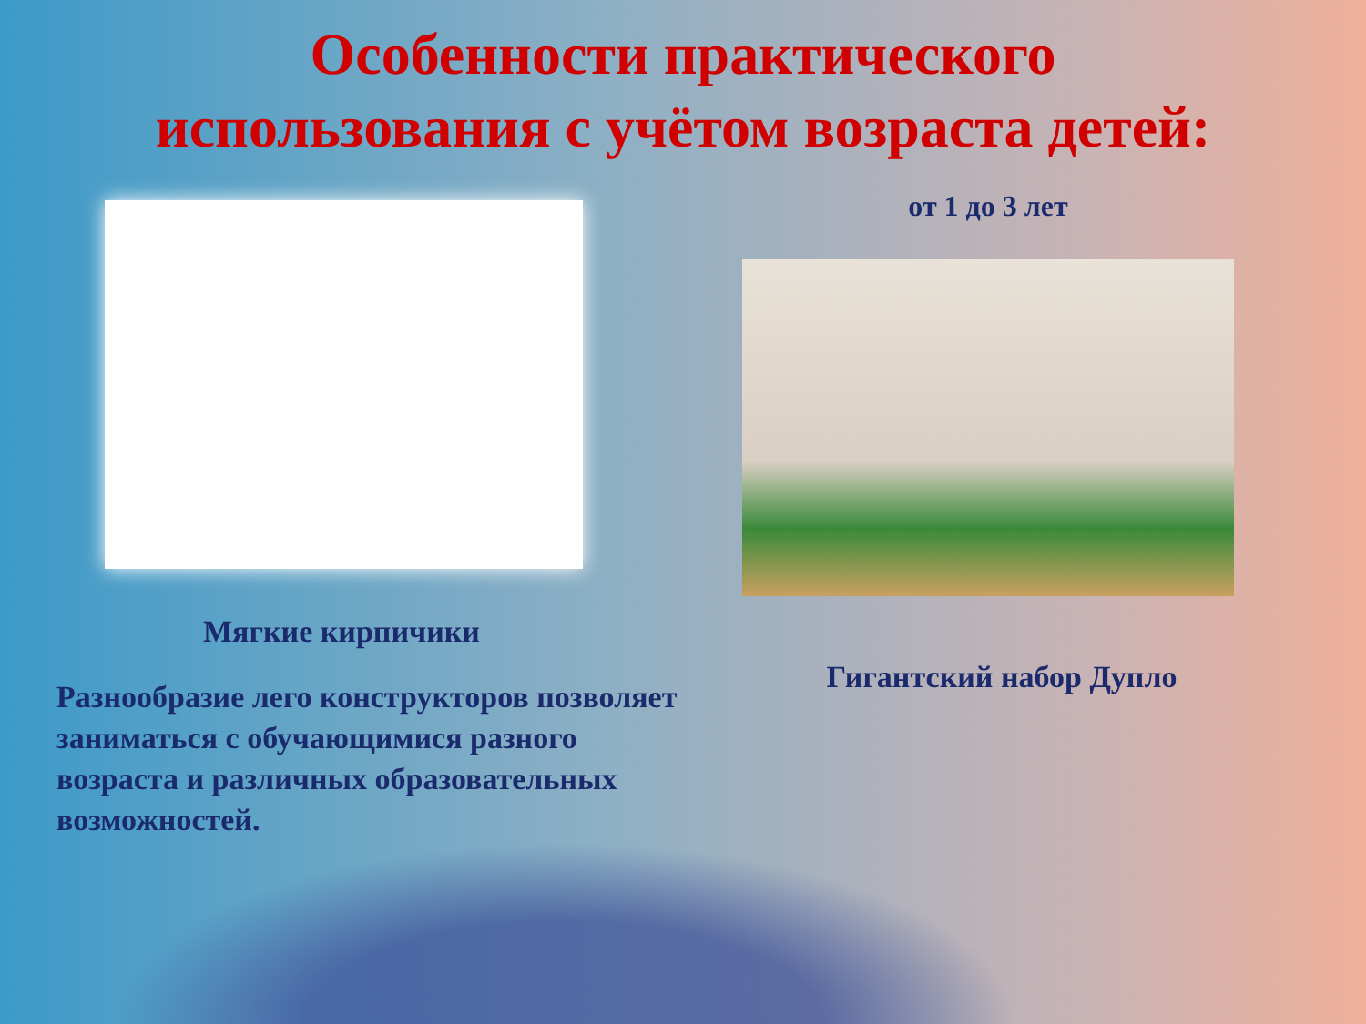Особенности практического
использования с учётом возраста детей:
Мягкие кирпичики
Разнообразие лего конструкторов позволяет заниматься с обучающимися разного возраста и различных образовательных возможностей.
от 1 до 3 лет
Гигантский набор Дупло